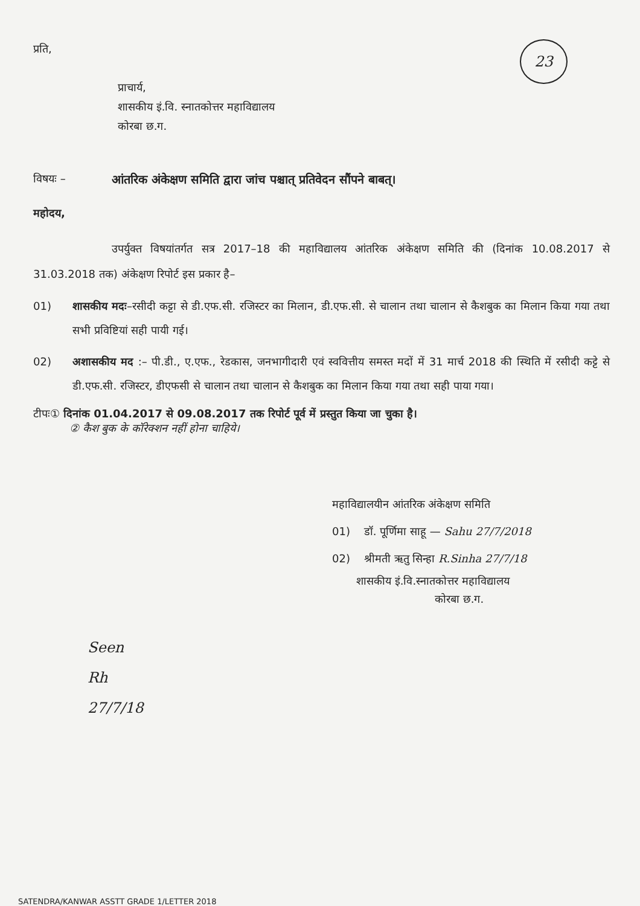23
प्रति,
प्राचार्य,
शासकीय इं.वि. स्नातकोत्तर महाविद्यालय
कोरबा छ.ग.
विषयः – आंतरिक अंकेक्षण समिति द्वारा जांच पश्चात् प्रतिवेदन सौंपने बाबत्।
महोदय,
उपर्युक्त विषयांतर्गत सत्र 2017–18 की महाविद्यालय आंतरिक अंकेक्षण समिति की (दिनांक 10.08.2017 से 31.03.2018 तक) अंकेक्षण रिपोर्ट इस प्रकार है–
01) शासकीय मदः–रसीदी कट्टा से डी.एफ.सी. रजिस्टर का मिलान, डी.एफ.सी. से चालान तथा चालान से कैशबुक का मिलान किया गया तथा सभी प्रविष्टियां सही पायी गई।
02) अशासकीय मद :– पी.डी., ए.एफ., रेडकास, जनभागीदारी एवं स्ववित्तीय समस्त मदों में 31 मार्च 2018 की स्थिति में रसीदी कट्टे से डी.एफ.सी. रजिस्टर, डीएफसी से चालान तथा चालान से कैशबुक का मिलान किया गया तथा सही पाया गया।
टीपः① दिनांक 01.04.2017 से 09.08.2017 तक रिपोर्ट पूर्व में प्रस्तुत किया जा चुका है।
② कैश बुक के कॉरेक्शन नहीं होना चाहिये।
महाविद्यालयीन आंतरिक अंकेक्षण समिति
01) डॉ. पूर्णिमा साहू — Sahu 27/7/2018
02) श्रीमती ऋतु सिन्हा R.Sinha 27/7/18
शासकीय इं.वि.स्नातकोत्तर महाविद्यालय
कोरबा छ.ग.
Seen
Rh
27/7/18
SATENDRA/KANWAR ASSTT GRADE 1/LETTER 2018